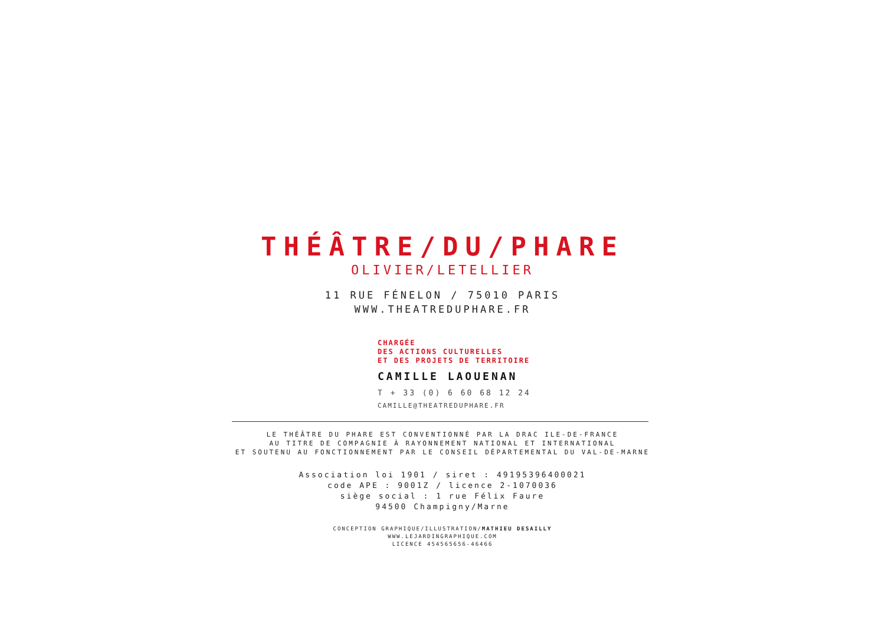THÉÂTRE/DU/PHARE
OLIVIER/LETELLIER
11 RUE FÉNELON / 75010 PARIS
WWW.THEATREDUPHARE.FR
CHARGÉE
DES ACTIONS CULTURELLES
ET DES PROJETS DE TERRITOIRE
CAMILLE LAOUENAN
T + 33 (0) 6 60 68 12 24
CAMILLE@THEATREDUPHARE.FR
LE THÉÂTRE DU PHARE EST CONVENTIONNÉ PAR LA DRAC ILE-DE-FRANCE
AU TITRE DE COMPAGNIE À RAYONNEMENT NATIONAL ET INTERNATIONAL
ET SOUTENU AU FONCTIONNEMENT PAR LE CONSEIL DÉPARTEMENTAL DU VAL-DE-MARNE
Association loi 1901 / siret : 49195396400021
code APE : 9001Z / licence 2-1070036
siège social : 1 rue Félix Faure
94500 Champigny/Marne
CONCEPTION GRAPHIQUE/ILLUSTRATION/MATHIEU DESAILLY
WWW.LEJARDINGRAPHIQUE.COM
LICENCE 454565656-46466